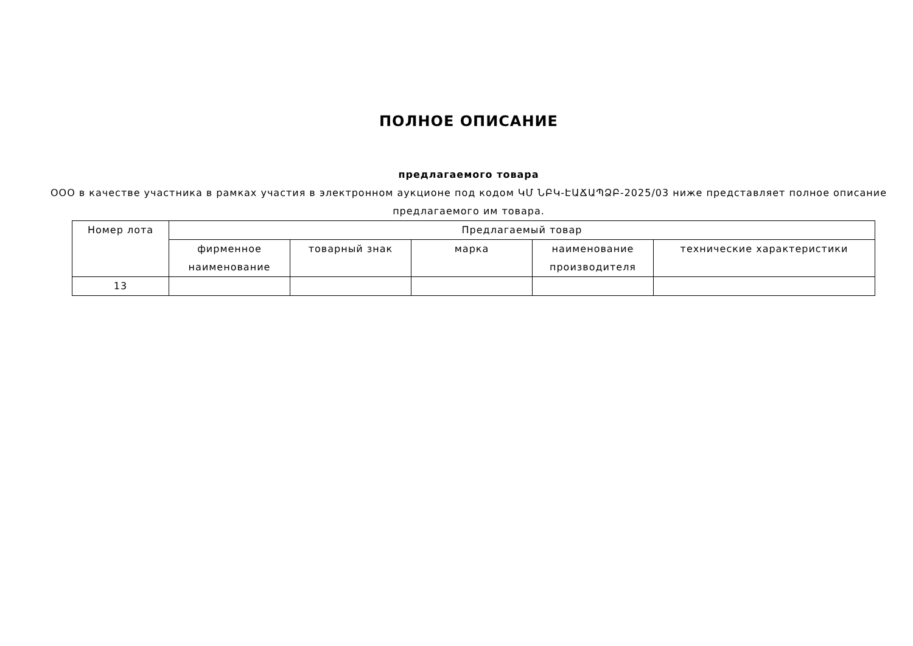ПОЛНОЕ ОПИСАНИЕ
предлагаемого товара
ООО в качестве участника в рамках участия в электронном аукционе под кодом ԿՄ ՆԲԿ-ԷԱՃԱՊՁԲ-2025/03 ниже представляет полное описание предлагаемого им товара.
| Номер лота | Предлагаемый товар | | | | |
| --- | --- | --- | --- | --- | --- |
| | фирменное наименование | товарный знак | марка | наименование производителя | технические характеристики |
| 13 | | | | | |